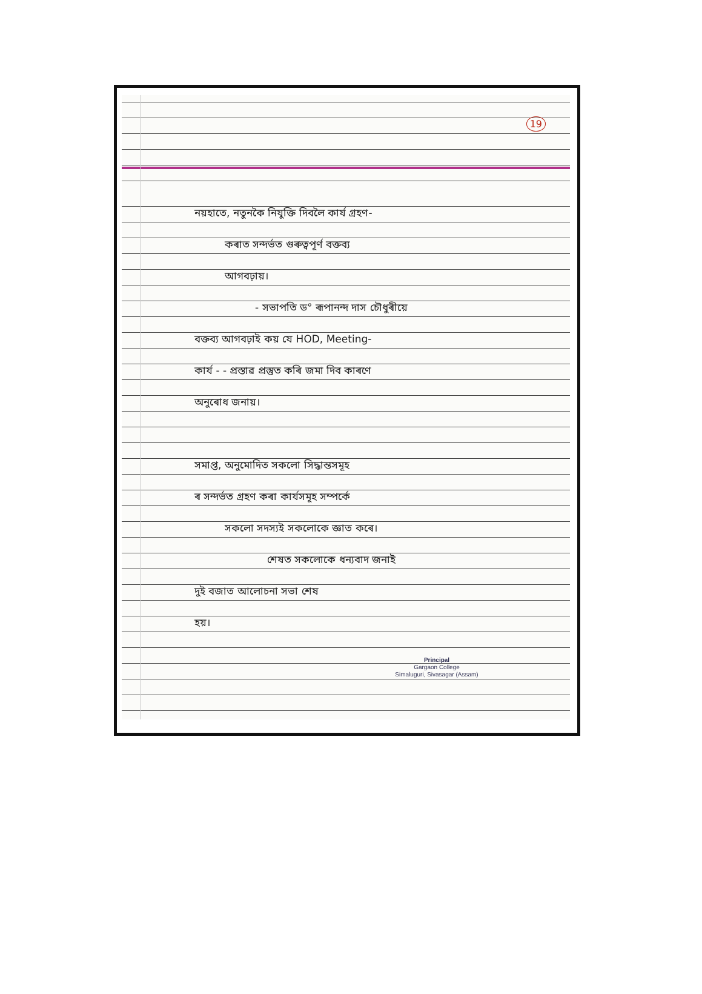19
নয়হাতে, নতুনকৈ নিযুক্তি দিবলৈ কাৰ্য গ্ৰহণ-
কৰাত সন্দৰ্ভত গুৰুত্বপূৰ্ণ বক্তব্য
আগবঢ়ায়।
- সভাপতি ড° ৰূপানন্দ দাস চৌধুৰীয়ে
বক্তব্য আগবঢ়াই কয় যে HOD, Meeting-
কাৰ্য - - প্ৰস্তাৱ প্ৰস্তুত কৰি জমা দিব কাৰণে
অনুৰোধ জনায়।
সমাপ্ত, অনুমোদিত সকলো সিদ্ধান্তসমূহ
ৰ সন্দৰ্ভত গ্ৰহণ কৰা কাৰ্যসমূহ সম্পৰ্কে
সকলো সদস্যই সকলোকে জ্ঞাত কৰে।
শেষত সকলোকে ধন্যবাদ জনাই
দুই বজাত আলোচনা সভা শেষ
হয়।
Principal
Gargaon College
Simaluguri, Sivasagar (Assam)